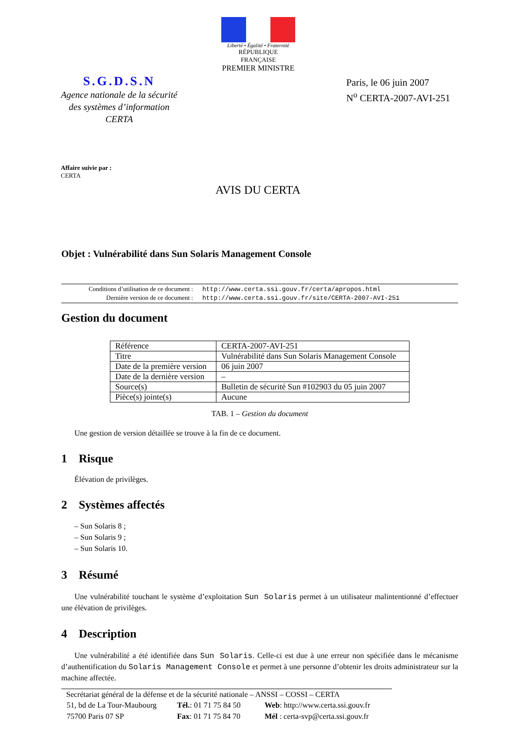Liberté • Égalité • Fraternité
RÉPUBLIQUE FRANÇAISE
PREMIER MINISTRE
S.G.D.S.N
Agence nationale de la sécurité
des systèmes d’information
CERTA
Paris, le 06 juin 2007
N<sup>o</sup> CERTA-2007-AVI-251
Affaire suivie par :
CERTA
AVIS DU CERTA
Objet : Vulnérabilité dans Sun Solaris Management Console
| Conditions d’utilisation de ce document : | http://www.certa.ssi.gouv.fr/certa/apropos.html |
| Dernière version de ce document : | http://www.certa.ssi.gouv.fr/site/CERTA-2007-AVI-251 |
Gestion du document
| Référence | CERTA-2007-AVI-251 |
| Titre | Vulnérabilité dans Sun Solaris Management Console |
| Date de la première version | 06 juin 2007 |
| Date de la dernière version | – |
| Source(s) | Bulletin de sécurité Sun #102903 du 05 juin 2007 |
| Pièce(s) jointe(s) | Aucune |
TAB. 1 – Gestion du document
Une gestion de version détaillée se trouve à la fin de ce document.
1 Risque
Élévation de privilèges.
2 Systèmes affectés
– Sun Solaris 8 ;
– Sun Solaris 9 ;
– Sun Solaris 10.
3 Résumé
Une vulnérabilité touchant le système d’exploitation Sun Solaris permet à un utilisateur malintentionné d’effectuer une élévation de privilèges.
4 Description
Une vulnérabilité a été identifiée dans Sun Solaris. Celle-ci est due à une erreur non spécifiée dans le mécanisme d’authentification du Solaris Management Console et permet à une personne d’obtenir les droits administrateur sur la machine affectée.
Secrétariat général de la défense et de la sécurité nationale – ANSSI – COSSI – CERTA
| 51, bd de La Tour-Maubourg | Tél. : 01 71 75 84 50 | Web : http://www.certa.ssi.gouv.fr |
| 75700 Paris 07 SP | Fax : 01 71 75 84 70 | Mél : certa-svp@certa.ssi.gouv.fr |